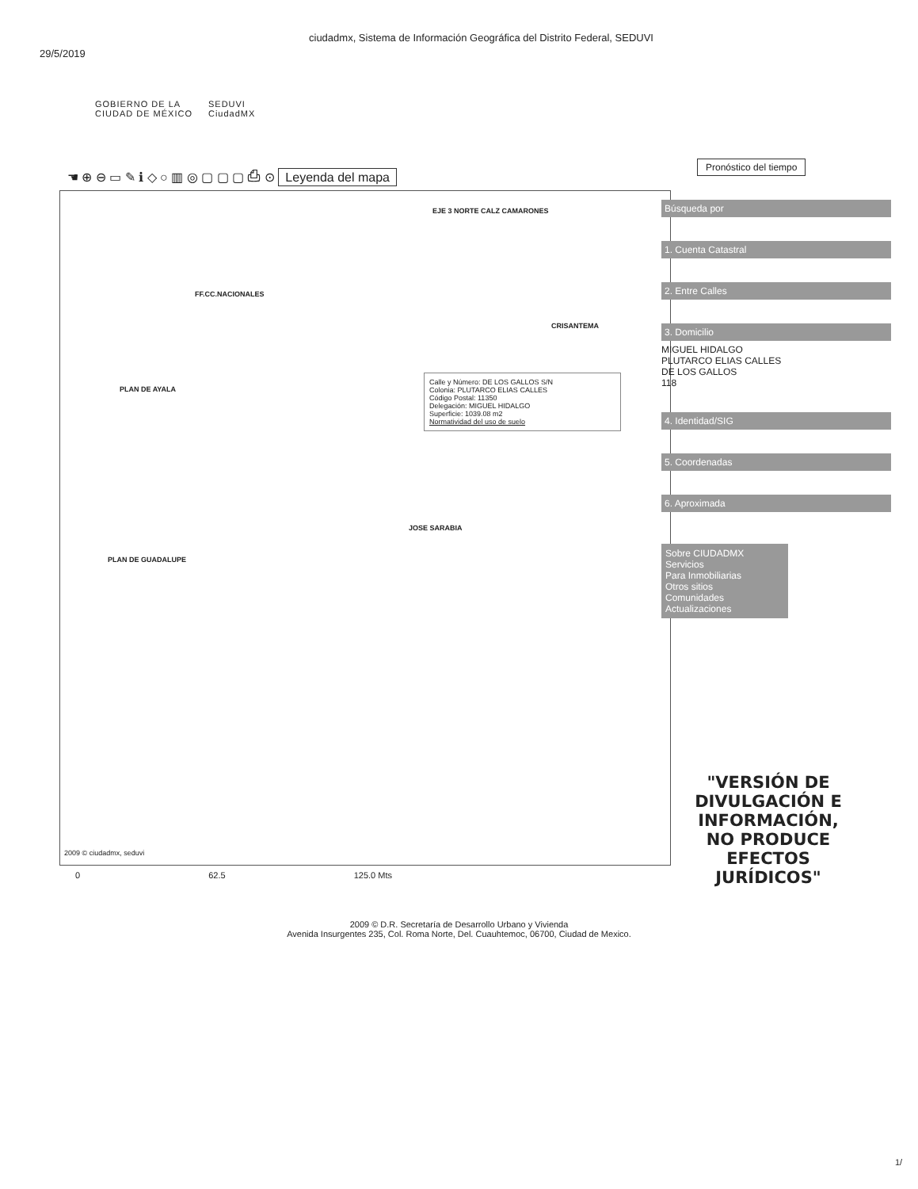29/5/2019
ciudadmx, Sistema de Información Geográfica del Distrito Federal, SEDUVI
GOBIERNO DE LA
CIUDAD DE MÉXICO
SEDUVI
CiudadMX
☚ ⊕ ⊖ ▭ ✎ ℹ ◇ ○ ▥ ◎ ▢ ▢ ▢ ⎙ ⊙ Leyenda del mapa
FF.CC.NACIONALES
EJE 3 NORTE CALZ CAMARONES
CRISANTEMA
PLAN DE AYALA
PLAN DE GUADALUPE
JOSE SARABIA
2009 © ciudadmx, seduvi
Calle y Número: DE LOS GALLOS S/N
Colonia: PLUTARCO ELIAS CALLES
Código Postal: 11350
Delegación: MIGUEL HIDALGO
Superficie: 1039.08 m2
Normatividad del uso de suelo
0 62.5 125.0 Mts
Pronóstico del tiempo
Búsqueda por
1. Cuenta Catastral
2. Entre Calles
3. Domicilio
MIGUEL HIDALGO
PLUTARCO ELIAS CALLES
DE LOS GALLOS
118
4. Identidad/SIG
5. Coordenadas
6. Aproximada
Sobre CIUDADMX
Servicios
Para Inmobiliarias
Otros sitios
Comunidades
Actualizaciones
"VERSIÓN DE DIVULGACIÓN E INFORMACIÓN, NO PRODUCE EFECTOS JURÍDICOS"
2009 © D.R. Secretaría de Desarrollo Urbano y Vivienda
Avenida Insurgentes 235, Col. Roma Norte, Del. Cuauhtemoc, 06700, Ciudad de Mexico.
1/